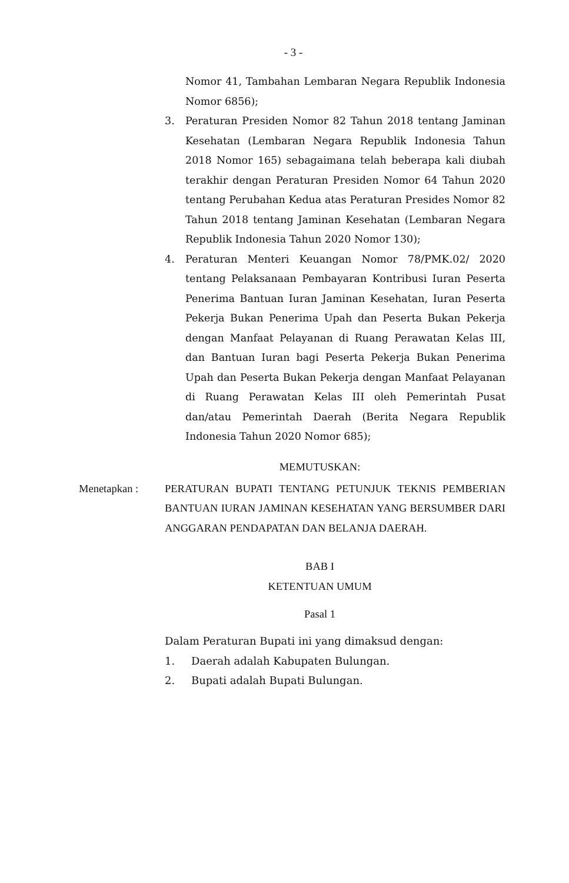- 3 -
Nomor 41, Tambahan Lembaran Negara Republik Indonesia Nomor 6856);
3. Peraturan Presiden Nomor 82 Tahun 2018 tentang Jaminan Kesehatan (Lembaran Negara Republik Indonesia Tahun 2018 Nomor 165) sebagaimana telah beberapa kali diubah terakhir dengan Peraturan Presiden Nomor 64 Tahun 2020 tentang Perubahan Kedua atas Peraturan Presides Nomor 82 Tahun 2018 tentang Jaminan Kesehatan (Lembaran Negara Republik Indonesia Tahun 2020 Nomor 130);
4. Peraturan Menteri Keuangan Nomor 78/PMK.02/ 2020 tentang Pelaksanaan Pembayaran Kontribusi Iuran Peserta Penerima Bantuan Iuran Jaminan Kesehatan, Iuran Peserta Pekerja Bukan Penerima Upah dan Peserta Bukan Pekerja dengan Manfaat Pelayanan di Ruang Perawatan Kelas III, dan Bantuan Iuran bagi Peserta Pekerja Bukan Penerima Upah dan Peserta Bukan Pekerja dengan Manfaat Pelayanan di Ruang Perawatan Kelas III oleh Pemerintah Pusat dan/atau Pemerintah Daerah (Berita Negara Republik Indonesia Tahun 2020 Nomor 685);
MEMUTUSKAN:
Menetapkan : PERATURAN BUPATI TENTANG PETUNJUK TEKNIS PEMBERIAN BANTUAN IURAN JAMINAN KESEHATAN YANG BERSUMBER DARI ANGGARAN PENDAPATAN DAN BELANJA DAERAH.
BAB I
KETENTUAN UMUM
Pasal 1
Dalam Peraturan Bupati ini yang dimaksud dengan:
1. Daerah adalah Kabupaten Bulungan.
2. Bupati adalah Bupati Bulungan.